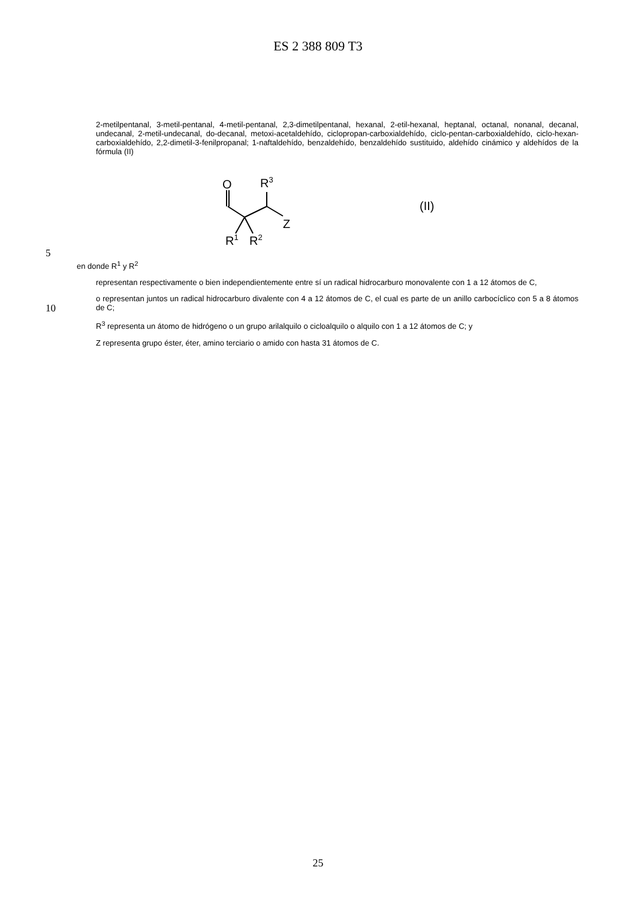ES 2 388 809 T3
2-metilpentanal, 3-metil-pentanal, 4-metil-pentanal, 2,3-dimetilpentanal, hexanal, 2-etil-hexanal, heptanal, octanal, nonanal, decanal, undecanal, 2-metil-undecanal, do-decanal, metoxi-acetaldehído, ciclopropan-carboxialdehído, ciclo-pentan-carboxialdehído, ciclo-hexan-carboxialdehído, 2,2-dimetil-3-fenilpropanal; 1-naftaldehído, benzaldehído, benzaldehído sustituido, aldehído cinámico y aldehídos de la fórmula (II)
O
R3
Z
R1
R2
(II)
5
en donde R<sup>1</sup> y R<sup>2</sup>
representan respectivamente o bien independientemente entre sí un radical hidrocarburo monovalente con 1 a 12 átomos de C,
10
o representan juntos un radical hidrocarburo divalente con 4 a 12 átomos de C, el cual es parte de un anillo carbocíclico con 5 a 8 átomos de C;
R<sup>3</sup> representa un átomo de hidrógeno o un grupo arilalquilo o cicloalquilo o alquilo con 1 a 12 átomos de C; y
Z representa grupo éster, éter, amino terciario o amido con hasta 31 átomos de C.
25